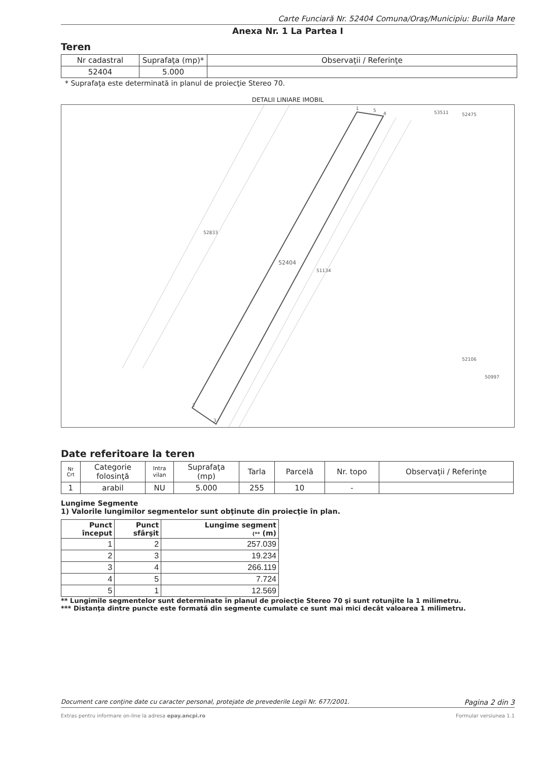Carte Funciară Nr. 52404 Comuna/Oraş/Municipiu: Burila Mare
Anexa Nr. 1 La Partea I
Teren
| Nr cadastral | Suprafaţa (mp)* | Observaţii / Referinţe |
| 52404 | 5.000 | |
* Suprafaţa este determinată in planul de proiecţie Stereo 70.
DETALII LINIARE IMOBIL
1
5
4
2
3
52833
52404
51134
53511
52475
52106
50997
Date referitoare la teren
| Nr Crt | Categorie folosinţă | Intra vilan | Suprafaţa (mp) | Tarla | Parcelă | Nr. topo | Observaţii / Referinţe |
| 1 | arabil | NU | 5.000 | 255 | 10 | - | |
Lungime Segmente
1) Valorile lungimilor segmentelor sunt obţinute din proiecţie în plan.
| Punct început | Punct sfârşit | Lungime segment (** (m) |
| --- | --- | --- |
| 1 | 2 | 257.039 |
| 2 | 3 | 19.234 |
| 3 | 4 | 266.119 |
| 4 | 5 | 7.724 |
| 5 | 1 | 12.569 |
** Lungimile segmentelor sunt determinate în planul de proiecţie Stereo 70 şi sunt rotunjite la 1 milimetru.
*** Distanţa dintre puncte este formată din segmente cumulate ce sunt mai mici decât valoarea 1 milimetru.
Document care conţine date cu caracter personal, protejate de prevederile Legii Nr. 677/2001. Pagina 2 din 3
Extras pentru informare on-line la adresa epay.ancpi.ro Formular versiunea 1.1